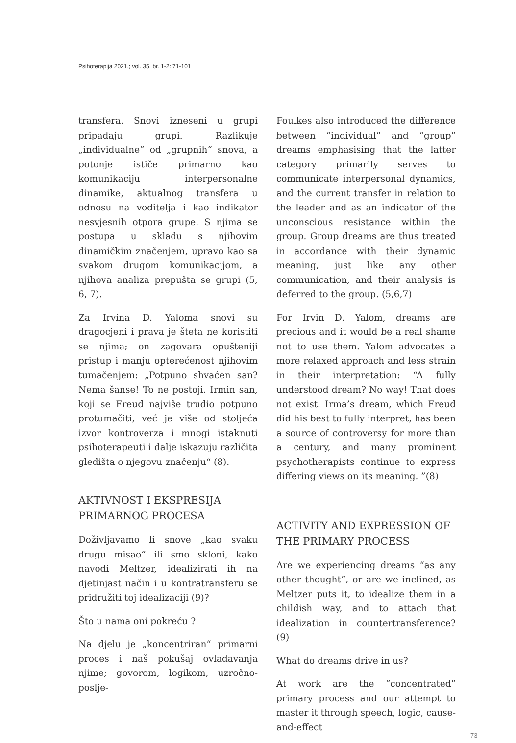Psihoterapija 2021.; vol. 35, br. 1-2: 71-101
transfera. Snovi izneseni u grupi pripadaju grupi. Razlikuje „individualne“ od „grupnih“ snova, a potonje ističe primarno kao komunikaciju interpersonalne dinamike, aktualnog transfera u odnosu na voditelja i kao indikator nesvjesnih otpora grupe. S njima se postupa u skladu s njihovim dinamičkim značenjem, upravo kao sa svakom drugom komunikacijom, a njihova analiza prepušta se grupi (5, 6, 7).
Za Irvina D. Yaloma snovi su dragocjeni i prava je šteta ne koristiti se njima; on zagovara opušteniji pristup i manju opterećenost njihovim tumačenjem: „Potpuno shvaćen san? Nema šanse! To ne postoji. Irmin san, koji se Freud najviše trudio potpuno protumačiti, već je više od stoljeća izvor kontroverza i mnogi istaknuti psihoterapeuti i dalje iskazuju različita gledišta o njegovu značenju“ (8).
AKTIVNOST I EKSPRESIJA PRIMARNOG PROCESA
Doživljavamo li snove „kao svaku drugu misao“ ili smo skloni, kako navodi Meltzer, idealizirati ih na djetinjast način i u kontratransferu se pridružiti toj idealizaciji (9)?
Što u nama oni pokreću ?
Na djelu je „koncentriran“ primarni proces i naš pokušaj ovladavanja njime; govorom, logikom, uzročno-posljе-
Foulkes also introduced the difference between “individual” and “group” dreams emphasising that the latter category primarily serves to communicate interpersonal dynamics, and the current transfer in relation to the leader and as an indicator of the unconscious resistance within the group. Group dreams are thus treated in accordance with their dynamic meaning, just like any other communication, and their analysis is deferred to the group. (5,6,7)
For Irvin D. Yalom, dreams are precious and it would be a real shame not to use them. Yalom advocates a more relaxed approach and less strain in their interpretation: “A fully understood dream? No way! That does not exist. Irma’s dream, which Freud did his best to fully interpret, has been a source of controversy for more than a century, and many prominent psychotherapists continue to express differing views on its meaning. ”(8)
ACTIVITY AND EXPRESSION OF THE PRIMARY PROCESS
Are we experiencing dreams “as any other thought”, or are we inclined, as Meltzer puts it, to idealize them in a childish way, and to attach that idealization in countertransference? (9)
What do dreams drive in us?
At work are the “concentrated” primary process and our attempt to master it through speech, logic, cause-and-effect
73